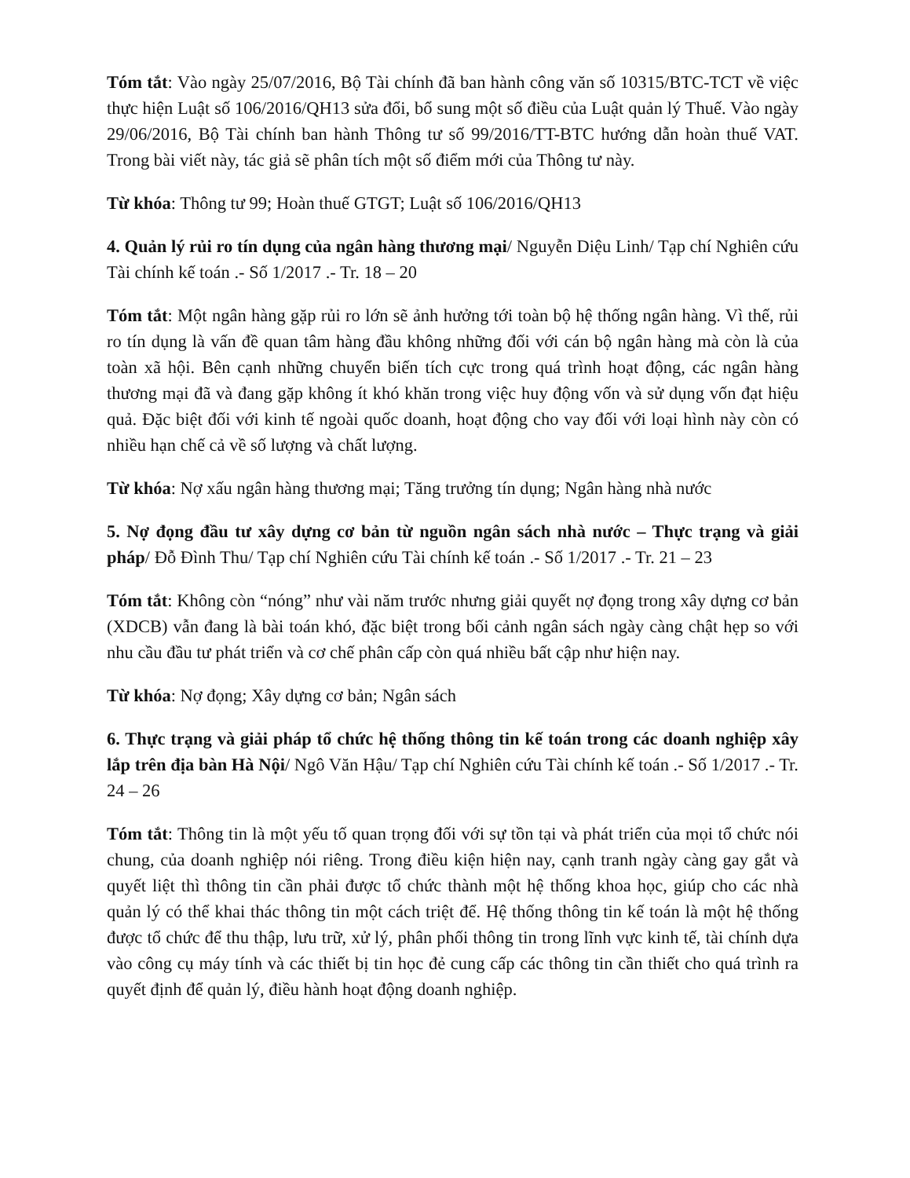Tóm tắt: Vào ngày 25/07/2016, Bộ Tài chính đã ban hành công văn số 10315/BTC-TCT về việc thực hiện Luật số 106/2016/QH13 sửa đổi, bổ sung một số điều của Luật quản lý Thuế. Vào ngày 29/06/2016, Bộ Tài chính ban hành Thông tư số 99/2016/TT-BTC hướng dẫn hoàn thuế VAT. Trong bài viết này, tác giả sẽ phân tích một số điểm mới của Thông tư này.
Từ khóa: Thông tư 99; Hoàn thuế GTGT; Luật số 106/2016/QH13
4. Quản lý rủi ro tín dụng của ngân hàng thương mại/ Nguyễn Diệu Linh/ Tạp chí Nghiên cứu Tài chính kế toán .- Số 1/2017 .- Tr. 18 – 20
Tóm tắt: Một ngân hàng gặp rủi ro lớn sẽ ảnh hưởng tới toàn bộ hệ thống ngân hàng. Vì thế, rủi ro tín dụng là vấn đề quan tâm hàng đầu không những đối với cán bộ ngân hàng mà còn là của toàn xã hội. Bên cạnh những chuyển biến tích cực trong quá trình hoạt động, các ngân hàng thương mại đã và đang gặp không ít khó khăn trong việc huy động vốn và sử dụng vốn đạt hiệu quả. Đặc biệt đối với kinh tế ngoài quốc doanh, hoạt động cho vay đối với loại hình này còn có nhiều hạn chế cả về số lượng và chất lượng.
Từ khóa: Nợ xấu ngân hàng thương mại; Tăng trưởng tín dụng; Ngân hàng nhà nước
5. Nợ đọng đầu tư xây dựng cơ bản từ nguồn ngân sách nhà nước – Thực trạng và giải pháp/ Đỗ Đình Thu/ Tạp chí Nghiên cứu Tài chính kế toán .- Số 1/2017 .- Tr. 21 – 23
Tóm tắt: Không còn “nóng” như vài năm trước nhưng giải quyết nợ đọng trong xây dựng cơ bản (XDCB) vẫn đang là bài toán khó, đặc biệt trong bối cảnh ngân sách ngày càng chật hẹp so với nhu cầu đầu tư phát triển và cơ chế phân cấp còn quá nhiều bất cập như hiện nay.
Từ khóa: Nợ đọng; Xây dựng cơ bản; Ngân sách
6. Thực trạng và giải pháp tổ chức hệ thống thông tin kế toán trong các doanh nghiệp xây lắp trên địa bàn Hà Nội/ Ngô Văn Hậu/ Tạp chí Nghiên cứu Tài chính kế toán .- Số 1/2017 .- Tr. 24 – 26
Tóm tắt: Thông tin là một yếu tố quan trọng đối với sự tồn tại và phát triển của mọi tổ chức nói chung, của doanh nghiệp nói riêng. Trong điều kiện hiện nay, cạnh tranh ngày càng gay gắt và quyết liệt thì thông tin cần phải được tổ chức thành một hệ thống khoa học, giúp cho các nhà quản lý có thể khai thác thông tin một cách triệt để. Hệ thống thông tin kế toán là một hệ thống được tổ chức để thu thập, lưu trữ, xử lý, phân phối thông tin trong lĩnh vực kinh tế, tài chính dựa vào công cụ máy tính và các thiết bị tin học đẻ cung cấp các thông tin cần thiết cho quá trình ra quyết định để quản lý, điều hành hoạt động doanh nghiệp.